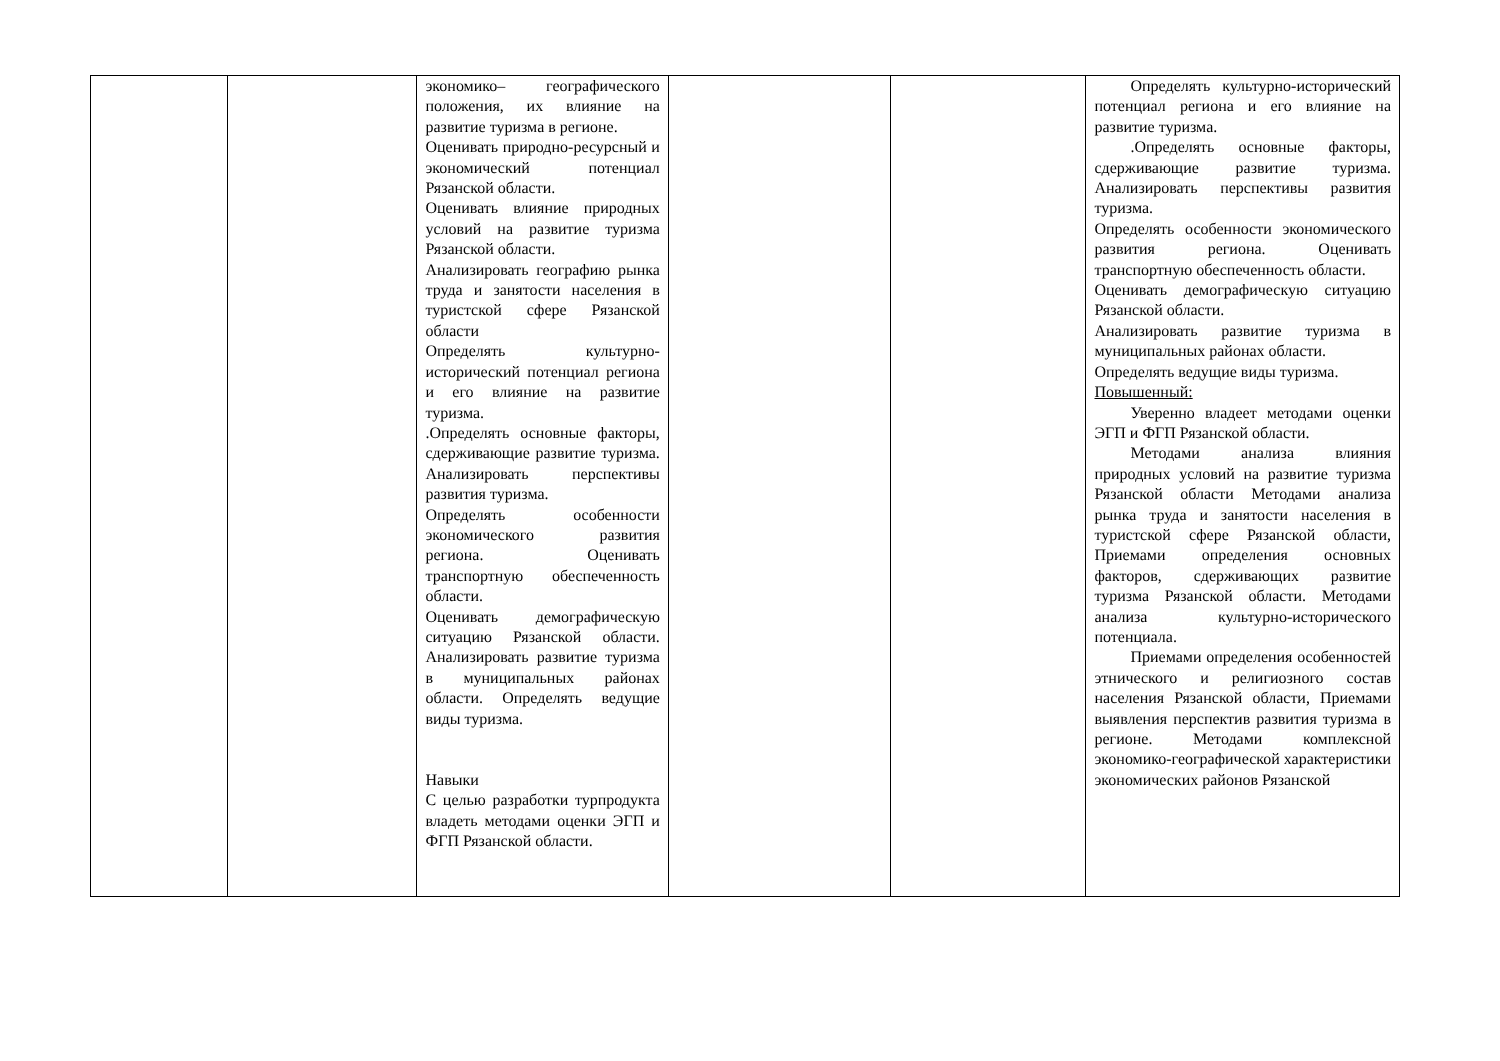| | | экономико– географического положения, их влияние на развитие туризма в регионе. Оценивать природно-ресурсный и экономический потенциал Рязанской области. Оценивать влияние природных условий на развитие туризма Рязанской области. Анализировать географию рынка труда и занятости населения в туристской сфере Рязанской области Определять культурно-исторический потенциал региона и его влияние на развитие туризма. .Определять основные факторы, сдерживающие развитие туризма. Анализировать перспективы развития туризма. Определять особенности экономического развития региона. Оценивать транспортную обеспеченность области. Оценивать демографическую ситуацию Рязанской области. Анализировать развитие туризма в муниципальных районах области. Определять ведущие виды туризма. Навыки С целью разработки турпродукта владеть методами оценки ЭГП и ФГП Рязанской области. | | | Определять культурно-исторический потенциал региона и его влияние на развитие туризма. .Определять основные факторы, сдерживающие развитие туризма. Анализировать перспективы развития туризма. Определять особенности экономического развития региона. Оценивать транспортную обеспеченность области. Оценивать демографическую ситуацию Рязанской области. Анализировать развитие туризма в муниципальных районах области. Определять ведущие виды туризма. Повышенный: Уверенно владеет методами оценки ЭГП и ФГП Рязанской области. Методами анализа влияния природных условий на развитие туризма Рязанской области Методами анализа рынка труда и занятости населения в туристской сфере Рязанской области, Приемами определения основных факторов, сдерживающих развитие туризма Рязанской области. Методами анализа культурно-исторического потенциала. Приемами определения особенностей этнического и религиозного состав населения Рязанской области, Приемами выявления перспектив развития туризма в регионе. Методами комплексной экономико-географической характеристики экономических районов Рязанской |